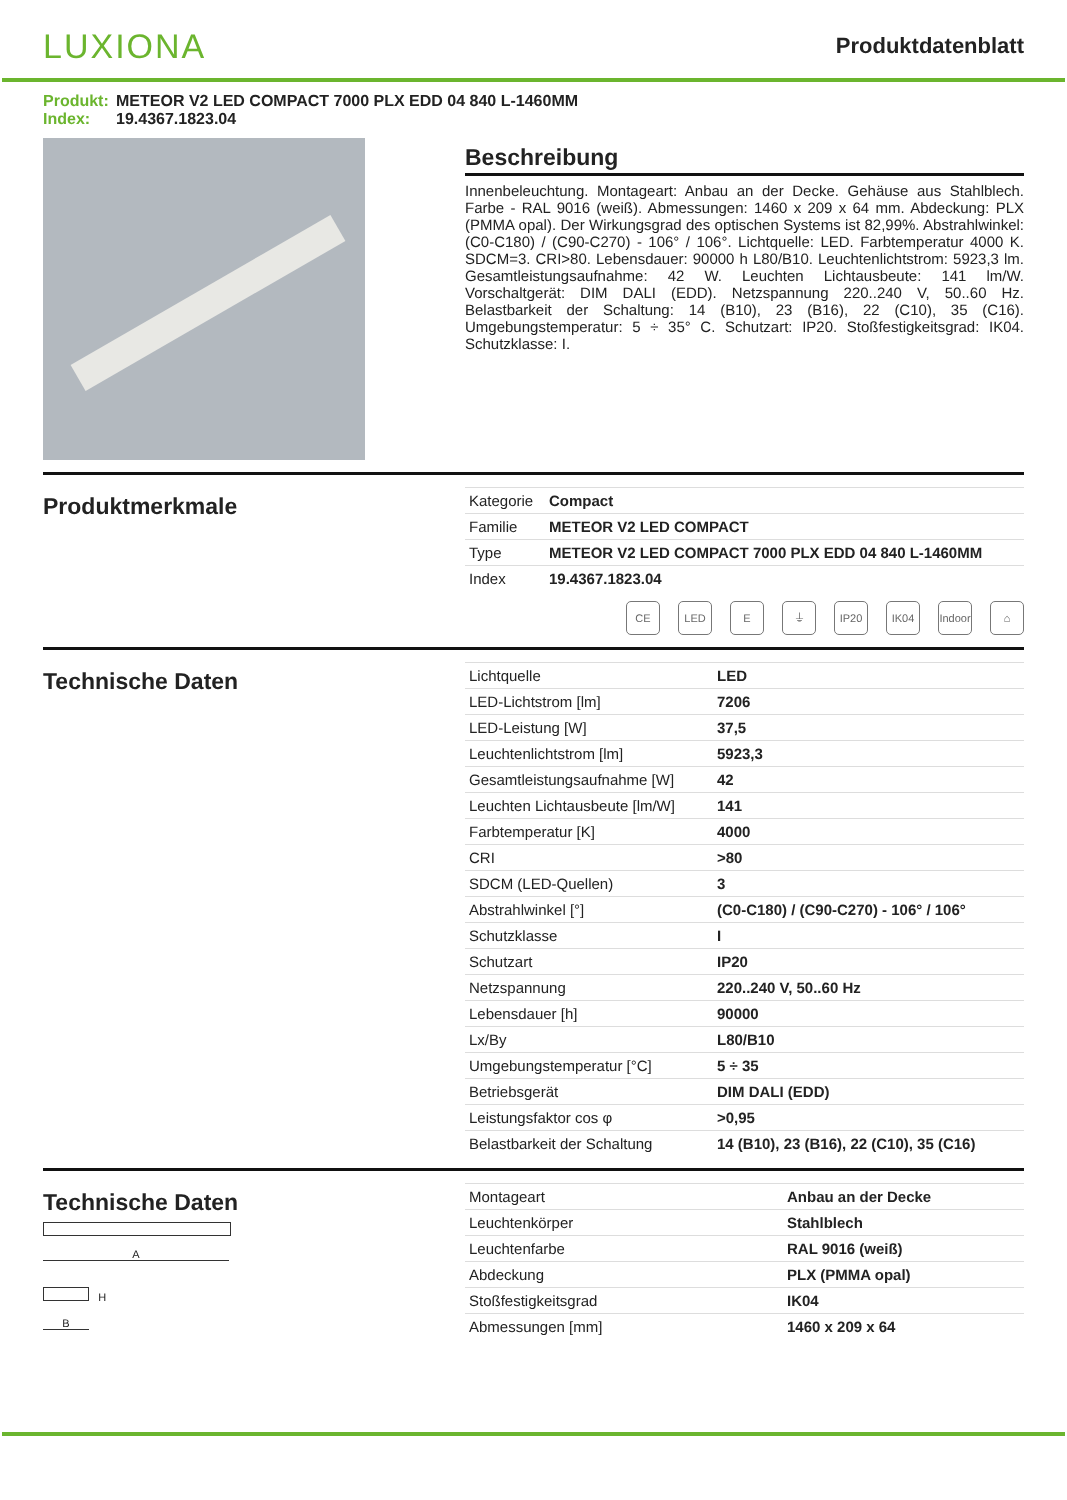LUXIONA
Produktdatenblatt
Produkt: METEOR V2 LED COMPACT 7000 PLX EDD 04 840 L-1460MM
Index: 19.4367.1823.04
Beschreibung
Innenbeleuchtung. Montageart: Anbau an der Decke. Gehäuse aus Stahlblech. Farbe - RAL 9016 (weiß). Abmessungen: 1460 x 209 x 64 mm. Abdeckung: PLX (PMMA opal). Der Wirkungsgrad des optischen Systems ist 82,99%. Abstrahlwinkel: (C0-C180) / (C90-C270) - 106° / 106°. Lichtquelle: LED. Farbtemperatur 4000 K. SDCM=3. CRI>80. Lebensdauer: 90000 h L80/B10. Leuchtenlichtstrom: 5923,3 lm. Gesamtleistungsaufnahme: 42 W. Leuchten Lichtausbeute: 141 lm/W. Vorschaltgerät: DIM DALI (EDD). Netzspannung 220..240 V, 50..60 Hz. Belastbarkeit der Schaltung: 14 (B10), 23 (B16), 22 (C10), 35 (C16). Umgebungstemperatur: 5 ÷ 35° C. Schutzart: IP20. Stoßfestigkeitsgrad: IK04. Schutzklasse: I.
Produktmerkmale
| Kategorie | Compact |
| Familie | METEOR V2 LED COMPACT |
| Type | METEOR V2 LED COMPACT 7000 PLX EDD 04 840 L-1460MM |
| Index | 19.4367.1823.04 |
CE LED E ⏚ IP20 IK04 Indoor
⌂
Technische Daten
| Lichtquelle | LED |
| LED-Lichtstrom [lm] | 7206 |
| LED-Leistung [W] | 37,5 |
| Leuchtenlichtstrom [lm] | 5923,3 |
| Gesamtleistungsaufnahme [W] | 42 |
| Leuchten Lichtausbeute [lm/W] | 141 |
| Farbtemperatur [K] | 4000 |
| CRI | >80 |
| SDCM (LED-Quellen) | 3 |
| Abstrahlwinkel [°] | (C0-C180) / (C90-C270) - 106° / 106° |
| Schutzklasse | I |
| Schutzart | IP20 |
| Netzspannung | 220..240 V, 50..60 Hz |
| Lebensdauer [h] | 90000 |
| Lx/By | L80/B10 |
| Umgebungstemperatur [°C] | 5 ÷ 35 |
| Betriebsgerät | DIM DALI (EDD) |
| Leistungsfaktor cos φ | >0,95 |
| Belastbarkeit der Schaltung | 14 (B10), 23 (B16), 22 (C10), 35 (C16) |
Technische Daten
A
H
B
| Montageart | Anbau an der Decke |
| Leuchtenkörper | Stahlblech |
| Leuchtenfarbe | RAL 9016 (weiß) |
| Abdeckung | PLX (PMMA opal) |
| Stoßfestigkeitsgrad | IK04 |
| Abmessungen [mm] | 1460 x 209 x 64 |